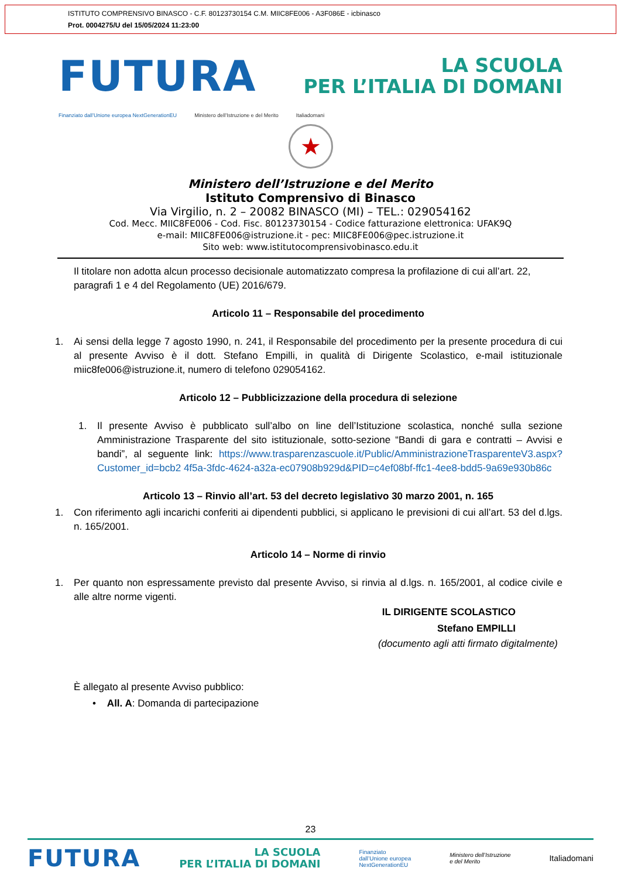ISTITUTO COMPRENSIVO BINASCO - C.F. 80123730154 C.M. MIIC8FE006 - A3F086E - icbinasco
Prot. 0004275/U del 15/05/2024 11:23:00
FUTURA
LA SCUOLA
PER L’ITALIA DI DOMANI
Finanziato dall’Unione europea NextGenerationEU Ministero dell’Istruzione e del Merito Italiadomani
★
Ministero dell’Istruzione e del Merito
Istituto Comprensivo di Binasco
Via Virgilio, n. 2 – 20082 BINASCO (MI) – TEL.: 029054162
Cod. Mecc. MIIC8FE006 - Cod. Fisc. 80123730154 - Codice fatturazione elettronica: UFAK9Q
e-mail: MIIC8FE006@istruzione.it - pec: MIIC8FE006@pec.istruzione.it
Sito web: www.istitutocomprensivobinasco.edu.it
Il titolare non adotta alcun processo decisionale automatizzato compresa la profilazione di cui all’art. 22, paragrafi 1 e 4 del Regolamento (UE) 2016/679.
Articolo 11 – Responsabile del procedimento
1. Ai sensi della legge 7 agosto 1990, n. 241, il Responsabile del procedimento per la presente procedura di cui al presente Avviso è il dott. Stefano Empilli, in qualità di Dirigente Scolastico, e-mail istituzionale miic8fe006@istruzione.it, numero di telefono 029054162.
Articolo 12 – Pubblicizzazione della procedura di selezione
1. Il presente Avviso è pubblicato sull’albo on line dell’Istituzione scolastica, nonché sulla sezione Amministrazione Trasparente del sito istituzionale, sotto-sezione “Bandi di gara e contratti – Avvisi e bandi”, al seguente link: https://www.trasparenzascuole.it/Public/AmministrazioneTrasparenteV3.aspx?Customer_id=bcb2 4f5a-3fdc-4624-a32a-ec07908b929d&PID=c4ef08bf-ffc1-4ee8-bdd5-9a69e930b86c
Articolo 13 – Rinvio all’art. 53 del decreto legislativo 30 marzo 2001, n. 165
1. Con riferimento agli incarichi conferiti ai dipendenti pubblici, si applicano le previsioni di cui all’art. 53 del d.lgs. n. 165/2001.
Articolo 14 – Norme di rinvio
1. Per quanto non espressamente previsto dal presente Avviso, si rinvia al d.lgs. n. 165/2001, al codice civile e alle altre norme vigenti.
IL DIRIGENTE SCOLASTICO
Stefano EMPILLI
(documento agli atti firmato digitalmente)
È allegato al presente Avviso pubblico:
• All. A: Domanda di partecipazione
23
FUTURA LA SCUOLA
PER L’ITALIA DI DOMANI Finanziato
dall’Unione europea
NextGenerationEU Ministero dell’Istruzione
e del Merito Italiadomani